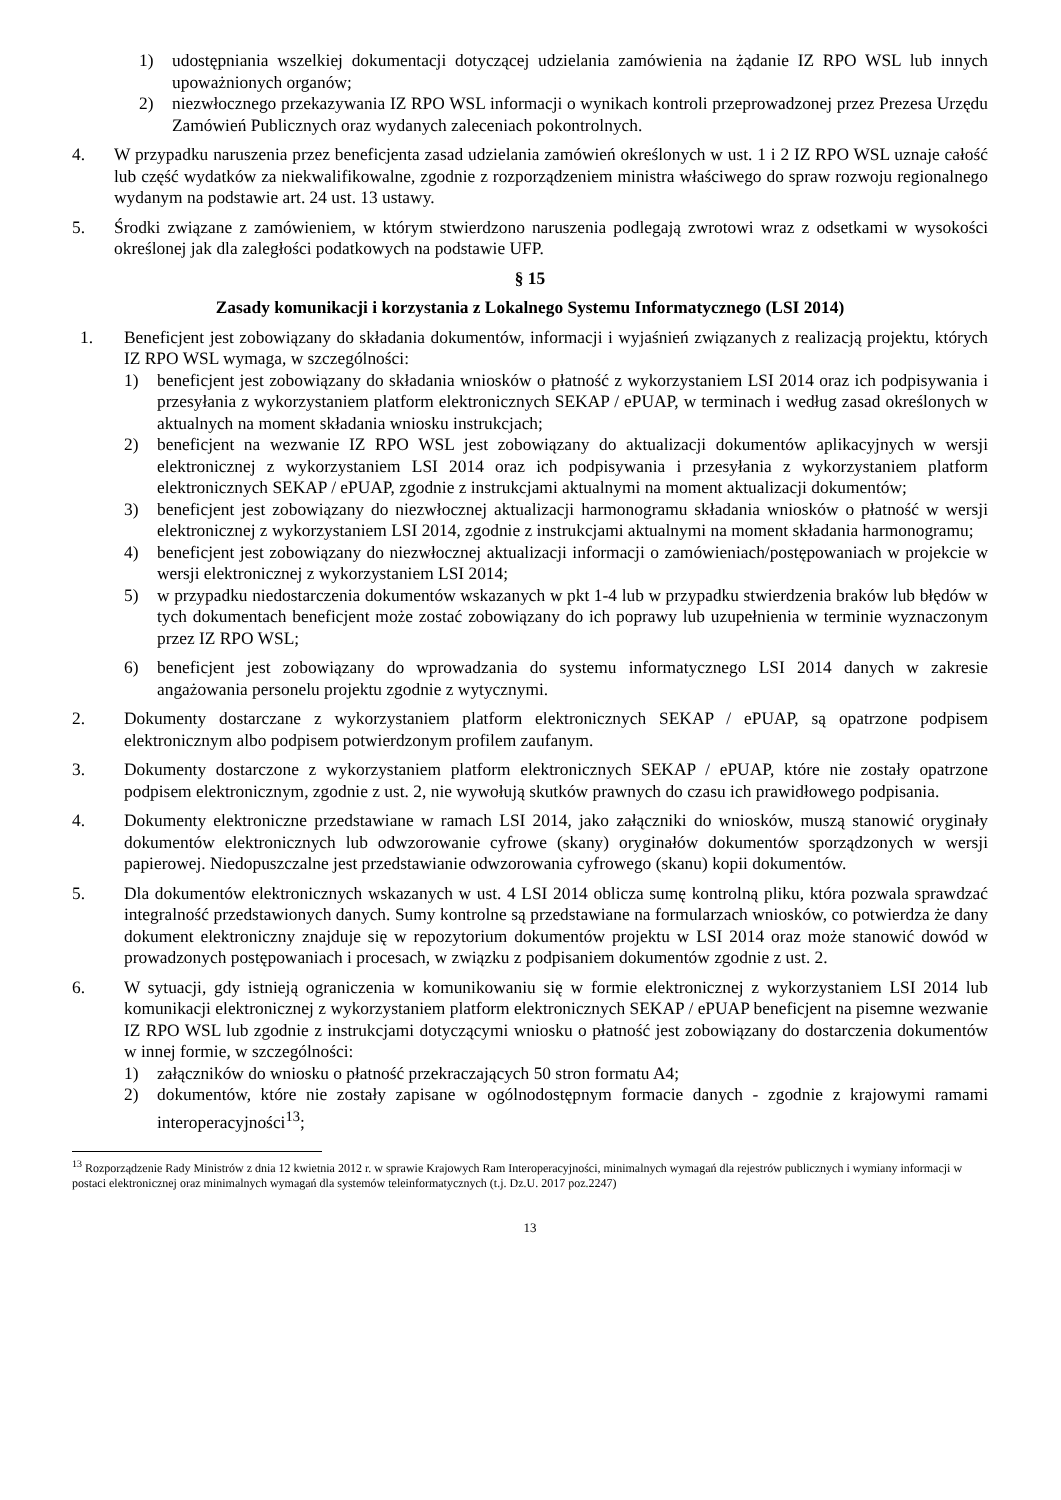1) udostępniania wszelkiej dokumentacji dotyczącej udzielania zamówienia na żądanie IZ RPO WSL lub innych upoważnionych organów;
2) niezwłocznego przekazywania IZ RPO WSL informacji o wynikach kontroli przeprowadzonej przez Prezesa Urzędu Zamówień Publicznych oraz wydanych zaleceniach pokontrolnych.
4. W przypadku naruszenia przez beneficjenta zasad udzielania zamówień określonych w ust. 1 i 2 IZ RPO WSL uznaje całość lub część wydatków za niekwalifikowalne, zgodnie z rozporządzeniem ministra właściwego do spraw rozwoju regionalnego wydanym na podstawie art. 24 ust. 13 ustawy.
5. Środki związane z zamówieniem, w którym stwierdzono naruszenia podlegają zwrotowi wraz z odsetkami w wysokości określonej jak dla zaległości podatkowych na podstawie UFP.
§ 15
Zasady komunikacji i korzystania z Lokalnego Systemu Informatycznego (LSI 2014)
1. Beneficjent jest zobowiązany do składania dokumentów, informacji i wyjaśnień związanych z realizacją projektu, których IZ RPO WSL wymaga, w szczególności:
1) beneficjent jest zobowiązany do składania wniosków o płatność z wykorzystaniem LSI 2014 oraz ich podpisywania i przesyłania z wykorzystaniem platform elektronicznych SEKAP / ePUAP, w terminach i według zasad określonych w aktualnych na moment składania wniosku instrukcjach;
2) beneficjent na wezwanie IZ RPO WSL jest zobowiązany do aktualizacji dokumentów aplikacyjnych w wersji elektronicznej z wykorzystaniem LSI 2014 oraz ich podpisywania i przesyłania z wykorzystaniem platform elektronicznych SEKAP / ePUAP, zgodnie z instrukcjami aktualnymi na moment aktualizacji dokumentów;
3) beneficjent jest zobowiązany do niezwłocznej aktualizacji harmonogramu składania wniosków o płatność w wersji elektronicznej z wykorzystaniem LSI 2014, zgodnie z instrukcjami aktualnymi na moment składania harmonogramu;
4) beneficjent jest zobowiązany do niezwłocznej aktualizacji informacji o zamówieniach/postępowaniach w projekcie w wersji elektronicznej z wykorzystaniem LSI 2014;
5) w przypadku niedostarczenia dokumentów wskazanych w pkt 1-4 lub w przypadku stwierdzenia braków lub błędów w tych dokumentach beneficjent może zostać zobowiązany do ich poprawy lub uzupełnienia w terminie wyznaczonym przez IZ RPO WSL;
6) beneficjent jest zobowiązany do wprowadzania do systemu informatycznego LSI 2014 danych w zakresie angażowania personelu projektu zgodnie z wytycznymi.
2. Dokumenty dostarczane z wykorzystaniem platform elektronicznych SEKAP / ePUAP, są opatrzone podpisem elektronicznym albo podpisem potwierdzonym profilem zaufanym.
3. Dokumenty dostarczone z wykorzystaniem platform elektronicznych SEKAP / ePUAP, które nie zostały opatrzone podpisem elektronicznym, zgodnie z ust. 2, nie wywołują skutków prawnych do czasu ich prawidłowego podpisania.
4. Dokumenty elektroniczne przedstawiane w ramach LSI 2014, jako załączniki do wniosków, muszą stanowić oryginały dokumentów elektronicznych lub odwzorowanie cyfrowe (skany) oryginałów dokumentów sporządzonych w wersji papierowej. Niedopuszczalne jest przedstawianie odwzorowania cyfrowego (skanu) kopii dokumentów.
5. Dla dokumentów elektronicznych wskazanych w ust. 4 LSI 2014 oblicza sumę kontrolną pliku, która pozwala sprawdzać integralność przedstawionych danych. Sumy kontrolne są przedstawiane na formularzach wniosków, co potwierdza że dany dokument elektroniczny znajduje się w repozytorium dokumentów projektu w LSI 2014 oraz może stanowić dowód w prowadzonych postępowaniach i procesach, w związku z podpisaniem dokumentów zgodnie z ust. 2.
6. W sytuacji, gdy istnieją ograniczenia w komunikowaniu się w formie elektronicznej z wykorzystaniem LSI 2014 lub komunikacji elektronicznej z wykorzystaniem platform elektronicznych SEKAP / ePUAP beneficjent na pisemne wezwanie IZ RPO WSL lub zgodnie z instrukcjami dotyczącymi wniosku o płatność jest zobowiązany do dostarczenia dokumentów w innej formie, w szczególności:
1) załączników do wniosku o płatność przekraczających 50 stron formatu A4;
2) dokumentów, które nie zostały zapisane w ogólnodostępnym formacie danych - zgodnie z krajowymi ramami interoperacyjności<sup>13</sup>;
<sup>13</sup> Rozporządzenie Rady Ministrów z dnia 12 kwietnia 2012 r. w sprawie Krajowych Ram Interoperacyjności, minimalnych wymagań dla rejestrów publicznych i wymiany informacji w postaci elektronicznej oraz minimalnych wymagań dla systemów teleinformatycznych (t.j. Dz.U. 2017 poz.2247)
13